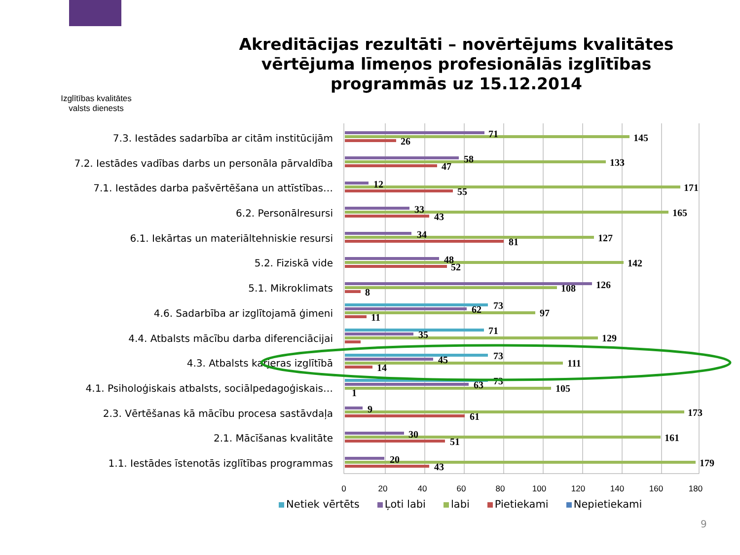Izglītības kvalitātes valsts dienests
Akreditācijas rezultāti – novērtējums kvalitātes vērtējuma līmeņos profesionālās izglītības programmās uz 15.12.2014
7.3. Iestādes sadarbība ar citām institūcijām
7.2. Iestādes vadības darbs un personāla pārvaldība
7.1. Iestādes darba pašvērtēšana un attīstības…
6.2. Personālresursi
6.1. Iekārtas un materiāltehniskie resursi
5.2. Fiziskā vide
5.1. Mikroklimats
4.6. Sadarbība ar izglītojamā ģimeni
4.4. Atbalsts mācību darba diferenciācijai
4.3. Atbalsts karjeras izglītībā
4.1. Psiholoģiskais atbalsts, sociālpedagoģiskais…
2.3. Vērtēšanas kā mācību procesa sastāvdaļa
2.1. Mācīšanas kvalitāte
1.1. Iestādes īstenotās izglītības programmas
0
20
40
60
80
100
120
140
160
180
71
145
26
58
133
47
12
171
55
33
165
43
34
127
81
48
142
52
126
108
8
73
62
97
11
71
35
129
73
45
111
14
73
63
105
1
9
173
61
30
161
51
20
179
43
Netiek vērtēts Ļoti labi labi Pietiekami Nepietiekami
9